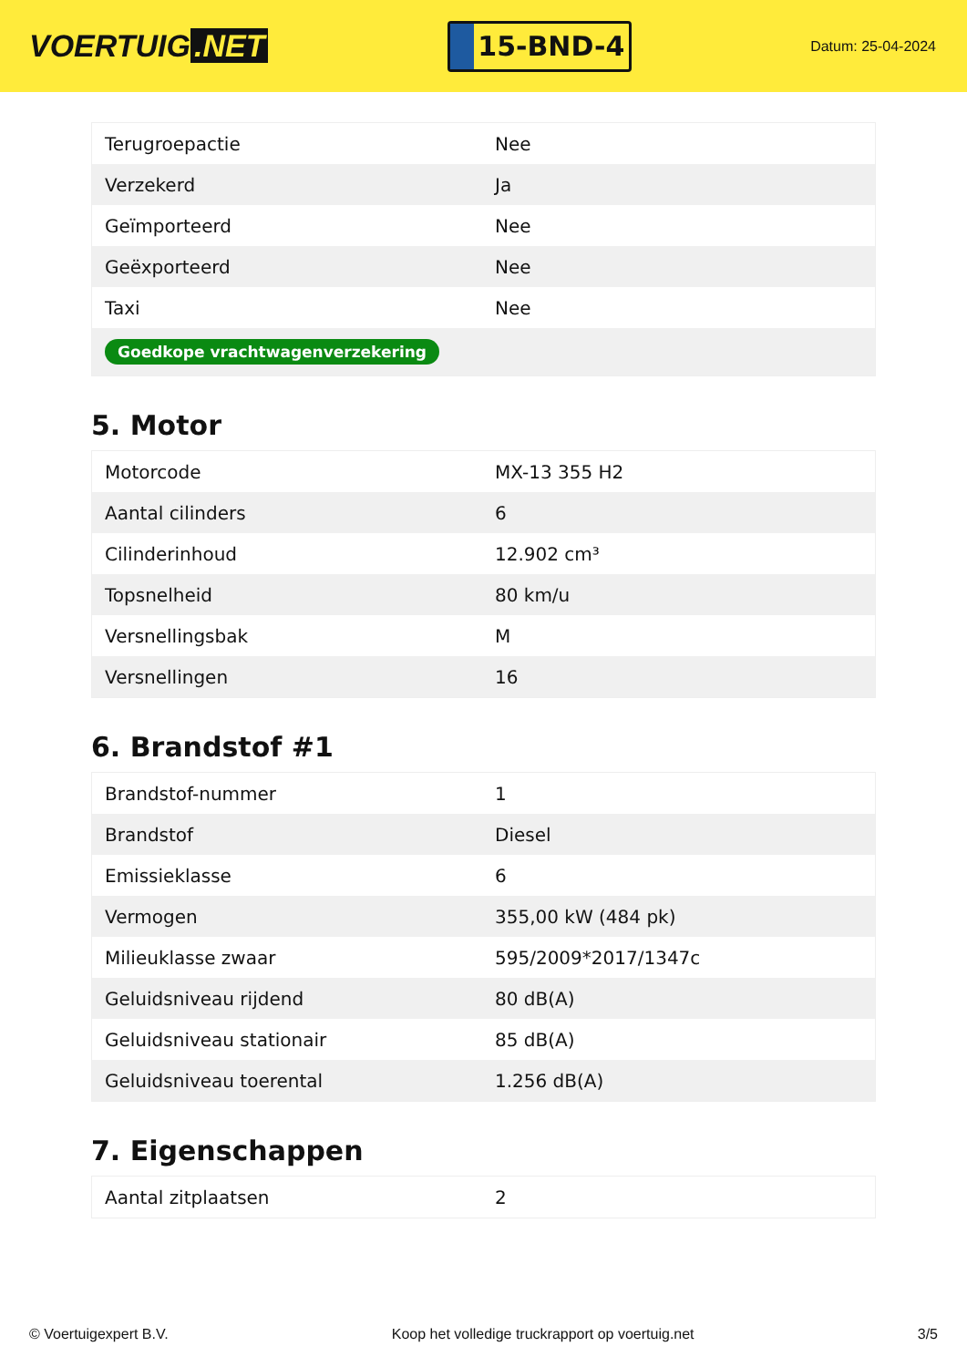VOERTUIG.NET
15-BND-4
Datum: 25-04-2024
| Terugroepactie | Nee |
| Verzekerd | Ja |
| Geïmporteerd | Nee |
| Geëxporteerd | Nee |
| Taxi | Nee |
| Goedkope vrachtwagenverzekering | |
5. Motor
| Motorcode | MX-13 355 H2 |
| Aantal cilinders | 6 |
| Cilinderinhoud | 12.902 cm³ |
| Topsnelheid | 80 km/u |
| Versnellingsbak | M |
| Versnellingen | 16 |
6. Brandstof #1
| Brandstof-nummer | 1 |
| Brandstof | Diesel |
| Emissieklasse | 6 |
| Vermogen | 355,00 kW (484 pk) |
| Milieuklasse zwaar | 595/2009*2017/1347c |
| Geluidsniveau rijdend | 80 dB(A) |
| Geluidsniveau stationair | 85 dB(A) |
| Geluidsniveau toerental | 1.256 dB(A) |
7. Eigenschappen
| Aantal zitplaatsen | 2 |
© Voertuigexpert B.V. Koop het volledige truckrapport op voertuig.net 3/5